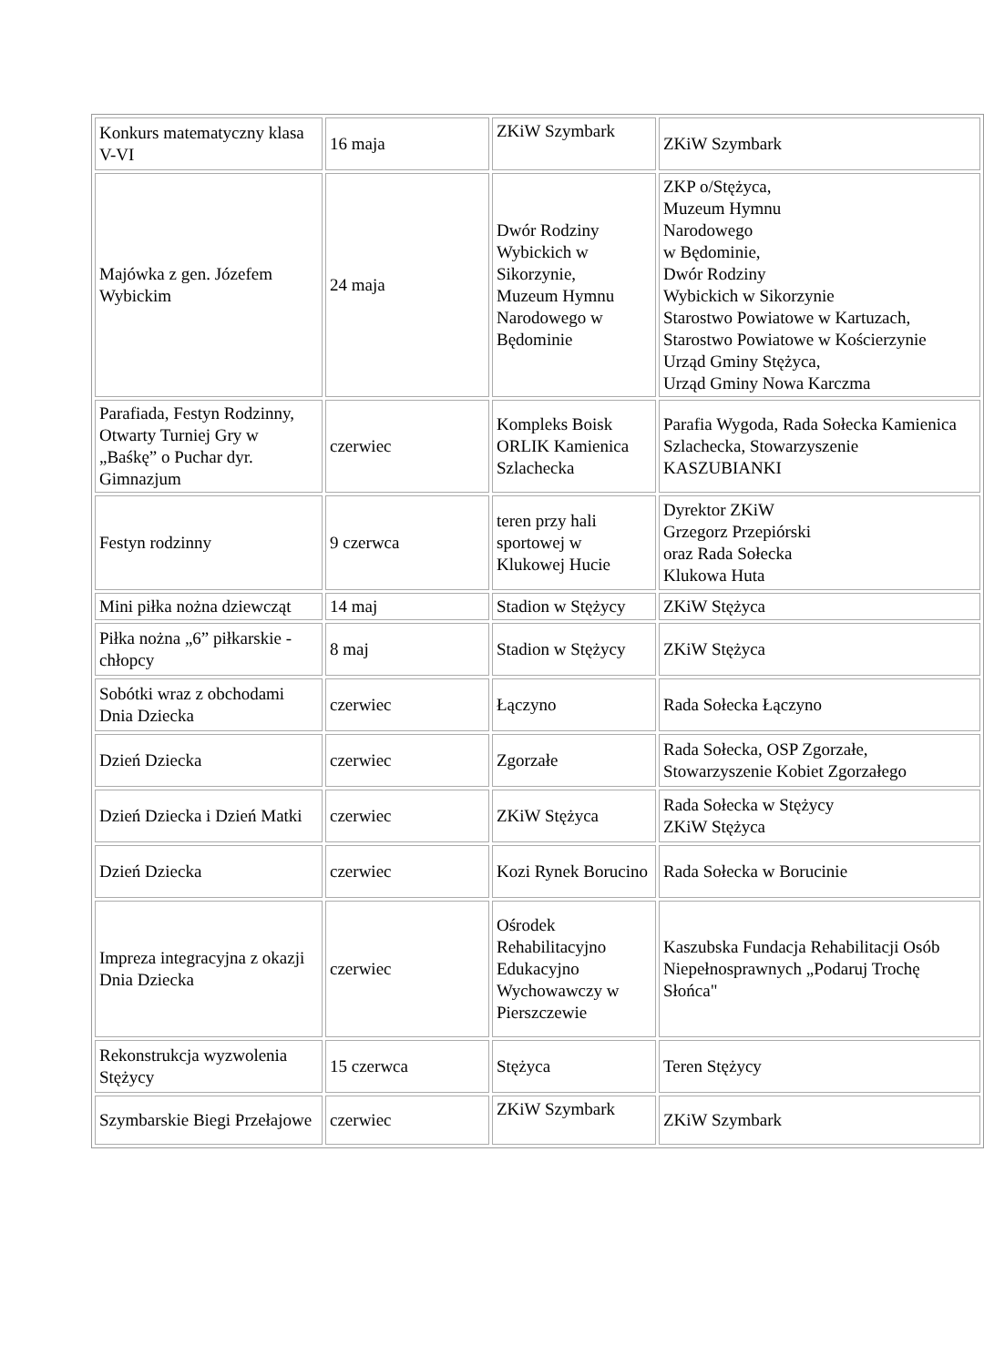| Konkurs matematyczny klasa V-VI | 16 maja | ZKiW Szymbark | ZKiW Szymbark |
| Majówka z gen. Józefem Wybickim | 24 maja | Dwór Rodziny Wybickich w Sikorzynie, Muzeum Hymnu Narodowego w Będominie | ZKP o/Stężyca, Muzeum Hymnu Narodowego w Będominie, Dwór Rodziny Wybickich w Sikorzynie Starostwo Powiatowe w Kartuzach, Starostwo Powiatowe w Kościerzynie Urząd Gminy Stężyca, Urząd Gminy Nowa Karczma |
| Parafiada, Festyn Rodzinny, Otwarty Turniej Gry w „Baśkę” o Puchar dyr. Gimnazjum | czerwiec | Kompleks Boisk ORLIK Kamienica Szlachecka | Parafia Wygoda, Rada Sołecka Kamienica Szlachecka, Stowarzyszenie KASZUBIANKI |
| Festyn rodzinny | 9 czerwca | teren przy hali sportowej w Klukowej Hucie | Dyrektor ZKiW Grzegorz Przepiórski oraz Rada Sołecka Klukowa Huta |
| Mini piłka nożna dziewcząt | 14 maj | Stadion w Stężycy | ZKiW Stężyca |
| Piłka nożna „6” piłkarskie - chłopcy | 8 maj | Stadion w Stężycy | ZKiW Stężyca |
| Sobótki wraz z obchodami Dnia Dziecka | czerwiec | Łączyno | Rada Sołecka Łączyno |
| Dzień Dziecka | czerwiec | Zgorzałe | Rada Sołecka, OSP Zgorzałe, Stowarzyszenie Kobiet Zgorzałego |
| Dzień Dziecka i Dzień Matki | czerwiec | ZKiW Stężyca | Rada Sołecka w Stężycy ZKiW Stężyca |
| Dzień Dziecka | czerwiec | Kozi Rynek Borucino | Rada Sołecka w Borucinie |
| Impreza integracyjna z okazji Dnia Dziecka | czerwiec | Ośrodek Rehabilitacyjno Edukacyjno Wychowawczy w Pierszczewie | Kaszubska Fundacja Rehabilitacji Osób Niepełnosprawnych „Podaruj Trochę Słońca" |
| Rekonstrukcja wyzwolenia Stężycy | 15 czerwca | Stężyca | Teren Stężycy |
| Szymbarskie Biegi Przełajowe | czerwiec | ZKiW Szymbark | ZKiW Szymbark |